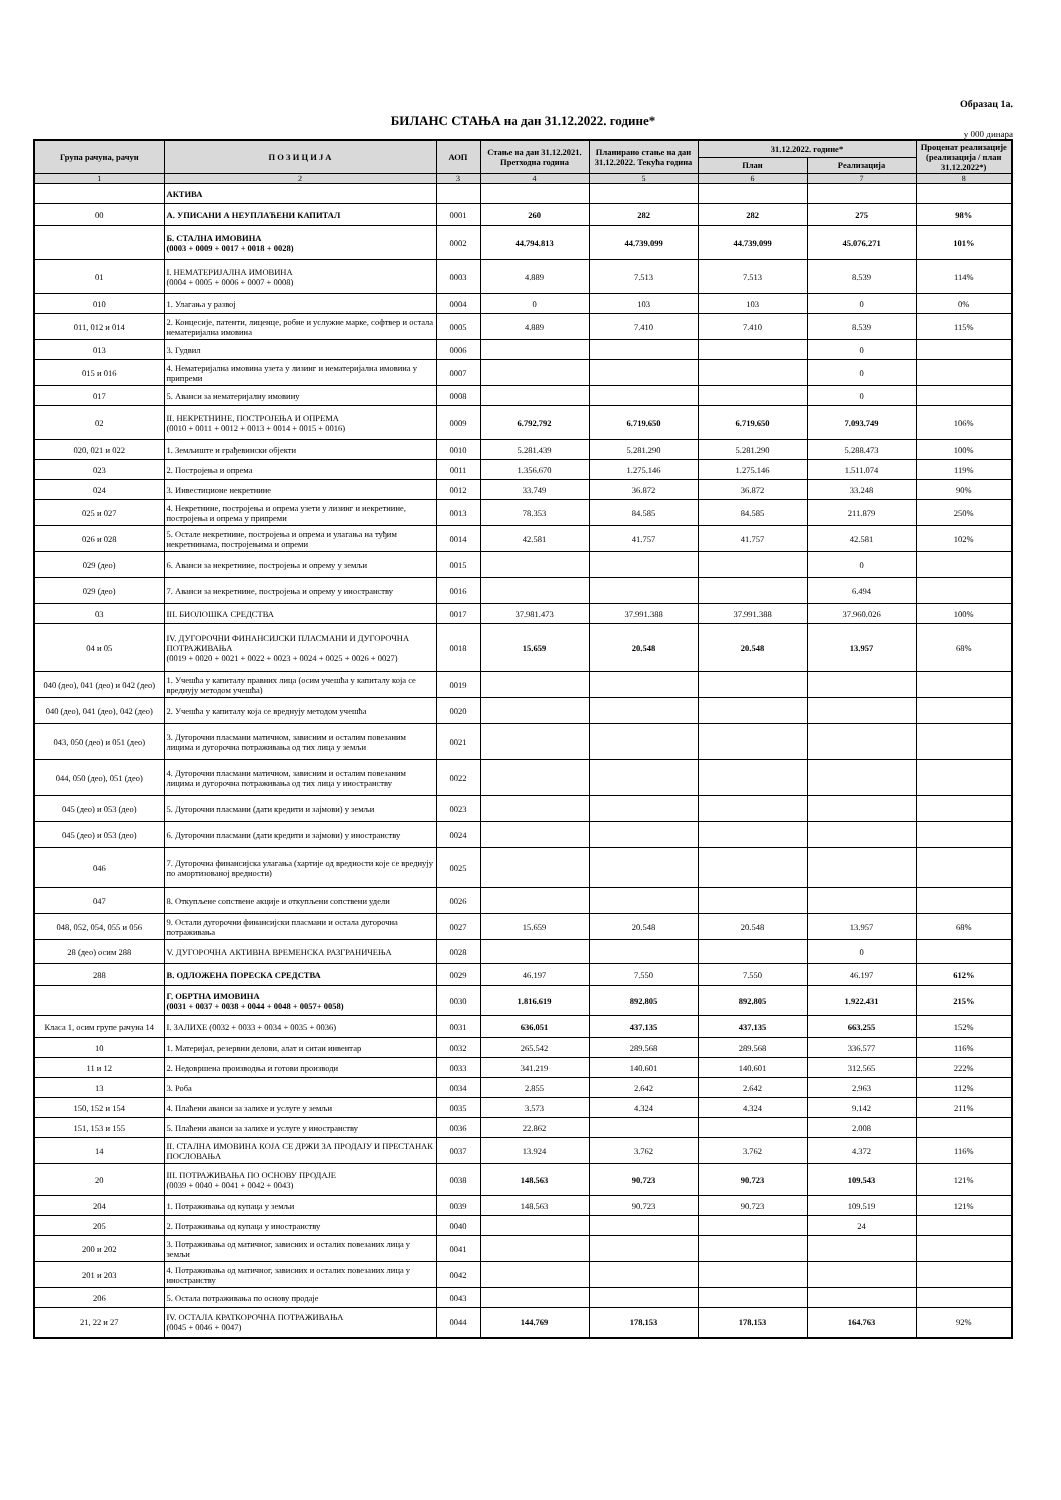Образац 1а.
БИЛАНС СТАЊА на дан 31.12.2022. године*
у 000 динара
| Група рачуна, рачун | П О З И Ц И Ј А | АОП | Стање на дан 31.12.2021. Претходна година | Планирано стање на дан 31.12.2022. Текућа година | 31.12.2022. године* | | Проценат реализације (реализација / план 31.12.2022*) |
| --- | --- | --- | --- | --- | --- | --- | --- |
| | | | | | План | Реализација | |
| 1 | 2 | 3 | 4 | 5 | 6 | 7 | 8 |
| | АКТИВА | | | | | | |
| 00 | А. УПИСАНИ А НЕУПЛАЋЕНИ КАПИТАЛ | 0001 | 260 | 282 | 282 | 275 | 98% |
| | Б. СТАЛНА ИМОВИНА (0003 + 0009 + 0017 + 0018 + 0028) | 0002 | 44.794.813 | 44.739.099 | 44.739.099 | 45.076.271 | 101% |
| 01 | I. НЕМАТЕРИЈАЛНА ИМОВИНА (0004 + 0005 + 0006 + 0007 + 0008) | 0003 | 4.889 | 7.513 | 7.513 | 8.539 | 114% |
| 010 | 1. Улагања у развој | 0004 | 0 | 103 | 103 | 0 | 0% |
| 011, 012 и 014 | 2. Концесије, патенти, лиценце, робне и услужне марке, софтвер и остала нематеријална имовина | 0005 | 4.889 | 7.410 | 7.410 | 8.539 | 115% |
| 013 | 3. Гудвил | 0006 | | | | 0 | |
| 015 и 016 | 4. Нематеријална имовина узета у лизинг и нематеријална имовина у припреми | 0007 | | | | 0 | |
| 017 | 5. Аванси за нематеријалну имовину | 0008 | | | | 0 | |
| 02 | II. НЕКРЕТНИНЕ, ПОСТРОЈЕЊА И ОПРЕМА (0010 + 0011 + 0012 + 0013 + 0014 + 0015 + 0016) | 0009 | 6.792.792 | 6.719.650 | 6.719.650 | 7.093.749 | 106% |
| 020, 021 и 022 | 1. Земљиште и грађевински објекти | 0010 | 5.281.439 | 5.281.290 | 5.281.290 | 5.288.473 | 100% |
| 023 | 2. Постројења и опрема | 0011 | 1.356.670 | 1.275.146 | 1.275.146 | 1.511.074 | 119% |
| 024 | 3. Инвестиционе некретнине | 0012 | 33.749 | 36.872 | 36.872 | 33.248 | 90% |
| 025 и 027 | 4. Некретнине, постројења и опрема узети у лизинг и некретнине, постројења и опрема у припреми | 0013 | 78.353 | 84.585 | 84.585 | 211.879 | 250% |
| 026 и 028 | 5. Остале некретнине, постројења и опрема и улагања на туђим некретнинама, постројењима и опреми | 0014 | 42.581 | 41.757 | 41.757 | 42.581 | 102% |
| 029 (део) | 6. Аванси за некретнине, постројења и опрему у земљи | 0015 | | | | 0 | |
| 029 (део) | 7. Аванси за некретнине, постројења и опрему у иностранству | 0016 | | | | 6.494 | |
| 03 | III. БИОЛОШКА СРЕДСТВА | 0017 | 37.981.473 | 37.991.388 | 37.991.388 | 37.960.026 | 100% |
| 04 и 05 | IV. ДУГОРОЧНИ ФИНАНСИЈСКИ ПЛАСМАНИ И ДУГОРОЧНА ПОТРАЖИВАЊА (0019 + 0020 + 0021 + 0022 + 0023 + 0024 + 0025 + 0026 + 0027) | 0018 | 15.659 | 20.548 | 20.548 | 13.957 | 68% |
| 040 (део), 041 (део) и 042 (део) | 1. Учешћа у капиталу правних лица (осим учешћа у капиталу која се вреднују методом учешћа) | 0019 | | | | | |
| 040 (део), 041 (део), 042 (део) | 2. Учешћа у капиталу која се вреднују методом учешћа | 0020 | | | | | |
| 043, 050 (део) и 051 (део) | 3. Дугорочни пласмани матичном, зависним и осталим повезаним лицима и дугорочна потраживања од тих лица у земљи | 0021 | | | | | |
| 044, 050 (део), 051 (део) | 4. Дугорочни пласмани матичном, зависним и осталим повезаним лицима и дугорочна потраживања од тих лица у иностранству | 0022 | | | | | |
| 045 (део) и 053 (део) | 5. Дугорочни пласмани (дати кредити и зајмови) у земљи | 0023 | | | | | |
| 045 (део) и 053 (део) | 6. Дугорочни пласмани (дати кредити и зајмови) у иностранству | 0024 | | | | | |
| 046 | 7. Дугорочна финансијска улагања (хартије од вредности које се вреднују по амортизованој вредности) | 0025 | | | | | |
| 047 | 8. Откупљене сопствене акције и откупљени сопствени удели | 0026 | | | | | |
| 048, 052, 054, 055 и 056 | 9. Остали дугорочни финансијски пласмани и остала дугорочна потраживања | 0027 | 15.659 | 20.548 | 20.548 | 13.957 | 68% |
| 28 (део) осим 288 | V. ДУГОРОЧНА АКТИВНА ВРЕМЕНСКА РАЗГРАНИЧЕЊА | 0028 | | | | 0 | |
| 288 | В. ОДЛОЖЕНА ПОРЕСКА СРЕДСТВА | 0029 | 46.197 | 7.550 | 7.550 | 46.197 | 612% |
| | Г. ОБРТНА ИМОВИНА (0031 + 0037 + 0038 + 0044 + 0048 + 0057+ 0058) | 0030 | 1.816.619 | 892.805 | 892.805 | 1.922.431 | 215% |
| Класа 1, осим групе рачуна 14 | I. ЗАЛИХЕ (0032 + 0033 + 0034 + 0035 + 0036) | 0031 | 636.051 | 437.135 | 437.135 | 663.255 | 152% |
| 10 | 1. Материјал, резервни делови, алат и ситан инвентар | 0032 | 265.542 | 289.568 | 289.568 | 336.577 | 116% |
| 11 и 12 | 2. Недовршена производња и готови производи | 0033 | 341.219 | 140.601 | 140.601 | 312.565 | 222% |
| 13 | 3. Роба | 0034 | 2.855 | 2.642 | 2.642 | 2.963 | 112% |
| 150, 152 и 154 | 4. Плаћени аванси за залихе и услуге у земљи | 0035 | 3.573 | 4.324 | 4.324 | 9.142 | 211% |
| 151, 153 и 155 | 5. Плаћени аванси за залихе и услуге у иностранству | 0036 | 22.862 | | | 2.008 | |
| 14 | II. СТАЛНА ИМОВИНА КОЈА СЕ ДРЖИ ЗА ПРОДАЈУ И ПРЕСТАНАК ПОСЛОВАЊА | 0037 | 13.924 | 3.762 | 3.762 | 4.372 | 116% |
| 20 | III. ПОТРАЖИВАЊА ПО ОСНОВУ ПРОДАЈЕ (0039 + 0040 + 0041 + 0042 + 0043) | 0038 | 148.563 | 90.723 | 90.723 | 109.543 | 121% |
| 204 | 1. Потраживања од купаца у земљи | 0039 | 148.563 | 90.723 | 90.723 | 109.519 | 121% |
| 205 | 2. Потраживања од купаца у иностранству | 0040 | | | | 24 | |
| 200 и 202 | 3. Потраживања од матичног, зависних и осталих повезаних лица у земљи | 0041 | | | | | |
| 201 и 203 | 4. Потраживања од матичног, зависних и осталих повезаних лица у иностранству | 0042 | | | | | |
| 206 | 5. Остала потраживања по основу продаје | 0043 | | | | | |
| 21, 22 и 27 | IV. ОСТАЛА КРАТКОРОЧНА ПОТРАЖИВАЊА (0045 + 0046 + 0047) | 0044 | 144.769 | 178.153 | 178.153 | 164.763 | 92% |